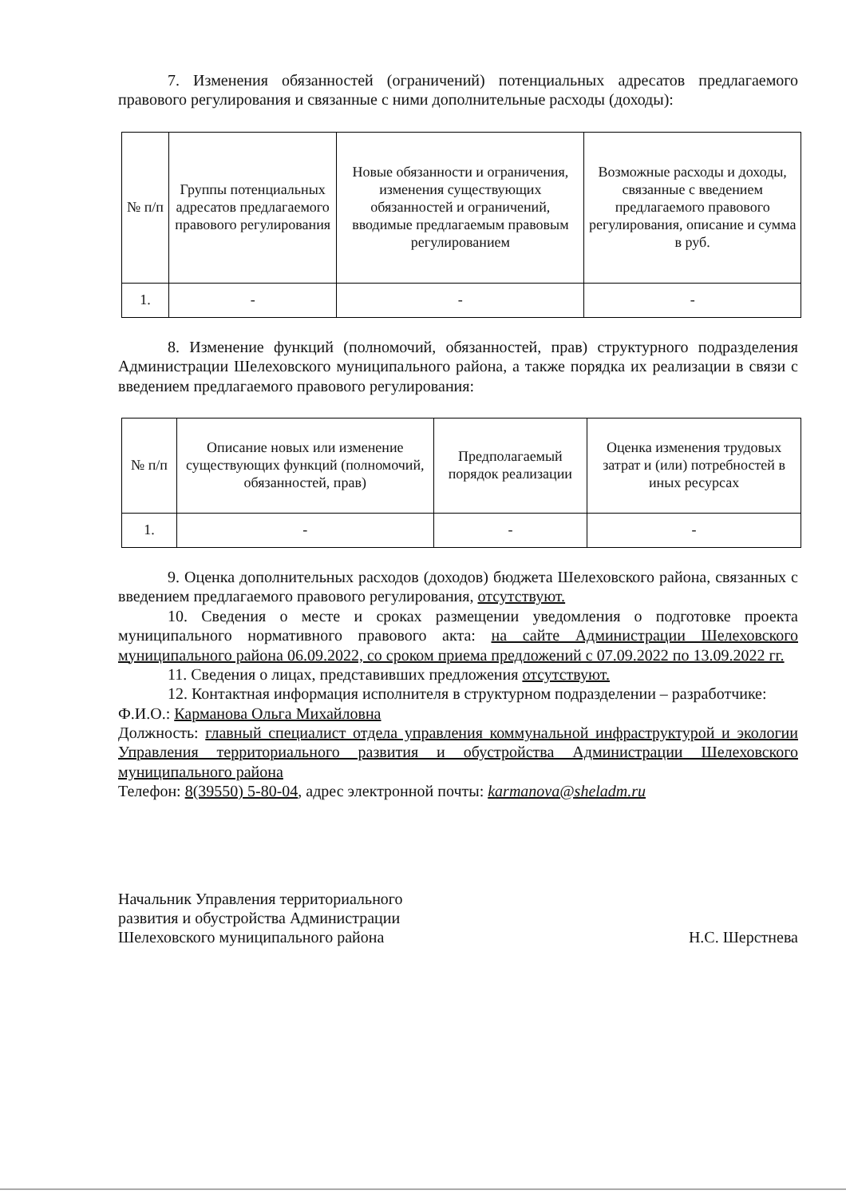7. Изменения обязанностей (ограничений) потенциальных адресатов предлагаемого правового регулирования и связанные с ними дополнительные расходы (доходы):
| № п/п | Группы потенциальных адресатов предлагаемого правового регулирования | Новые обязанности и ограничения, изменения существующих обязанностей и ограничений, вводимые предлагаемым правовым регулированием | Возможные расходы и доходы, связанные с введением предлагаемого правового регулирования, описание и сумма в руб. |
| --- | --- | --- | --- |
| 1. | - | - | - |
8. Изменение функций (полномочий, обязанностей, прав) структурного подразделения Администрации Шелеховского муниципального района, а также порядка их реализации в связи с введением предлагаемого правового регулирования:
| № п/п | Описание новых или изменение существующих функций (полномочий, обязанностей, прав) | Предполагаемый порядок реализации | Оценка изменения трудовых затрат и (или) потребностей в иных ресурсах |
| --- | --- | --- | --- |
| 1. | - | - | - |
9. Оценка дополнительных расходов (доходов) бюджета Шелеховского района, связанных с введением предлагаемого правового регулирования, отсутствуют.
10. Сведения о месте и сроках размещении уведомления о подготовке проекта муниципального нормативного правового акта: на сайте Администрации Шелеховского муниципального района 06.09.2022, со сроком приема предложений с 07.09.2022 по 13.09.2022 гг.
11. Сведения о лицах, представивших предложения отсутствуют.
12. Контактная информация исполнителя в структурном подразделении – разработчике:
Ф.И.О.: Карманова Ольга Михайловна
Должность: главный специалист отдела управления коммунальной инфраструктурой и экологии Управления территориального развития и обустройства Администрации Шелеховского муниципального района
Телефон: 8(39550) 5-80-04, адрес электронной почты: karmanova@sheladm.ru
Начальник Управления территориального
развития и обустройства Администрации
Шелеховского муниципального района
Н.С. Шерстнева